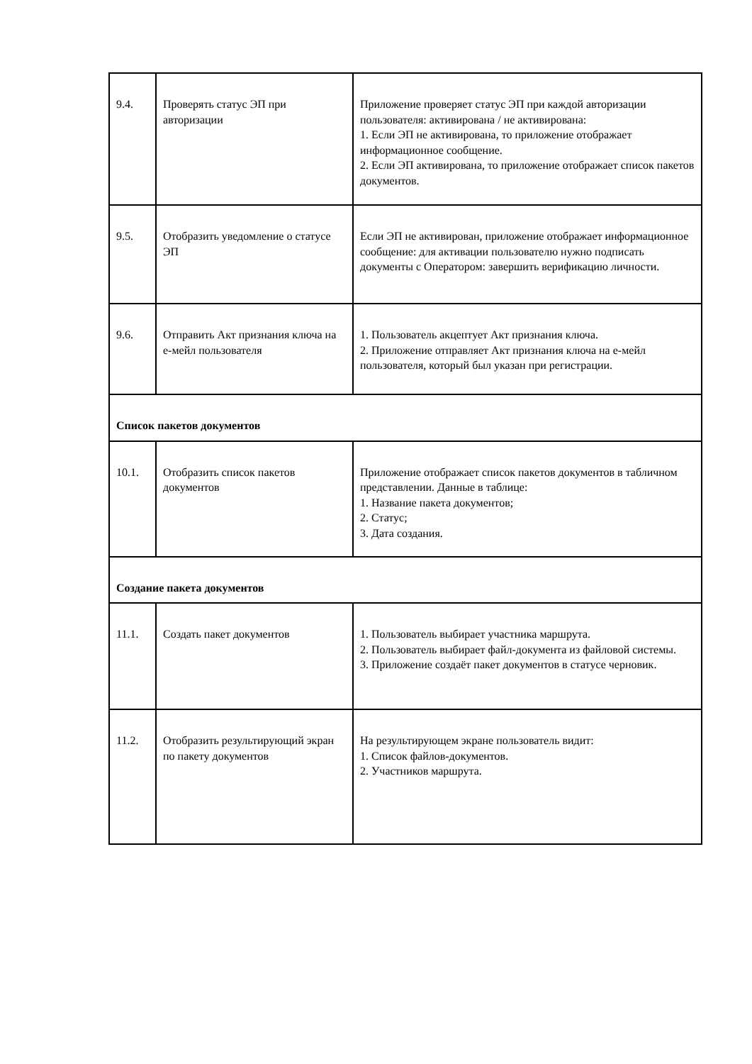| 9.4. | Проверять статус ЭП при авторизации | Приложение проверяет статус ЭП при каждой авторизации пользователя: активирована / не активирована: 1. Если ЭП не активирована, то приложение отображает информационное сообщение. 2. Если ЭП активирована, то приложение отображает список пакетов документов. |
| 9.5. | Отобразить уведомление о статусе ЭП | Если ЭП не активирован, приложение отображает информационное сообщение: для активации пользователю нужно подписать документы с Оператором: завершить верификацию личности. |
| 9.6. | Отправить Акт признания ключа на е-мейл пользователя | 1. Пользователь акцептует Акт признания ключа. 2. Приложение отправляет Акт признания ключа на е-мейл пользователя, который был указан при регистрации. |
| Список пакетов документов | | |
| 10.1. | Отобразить список пакетов документов | Приложение отображает список пакетов документов в табличном представлении. Данные в таблице: 1. Название пакета документов; 2. Статус; 3. Дата создания. |
| Создание пакета документов | | |
| 11.1. | Создать пакет документов | 1. Пользователь выбирает участника маршрута. 2. Пользователь выбирает файл-документа из файловой системы. 3. Приложение создаёт пакет документов в статусе черновик. |
| 11.2. | Отобразить результирующий экран по пакету документов | На результирующем экране пользователь видит: 1. Список файлов-документов. 2. Участников маршрута. |